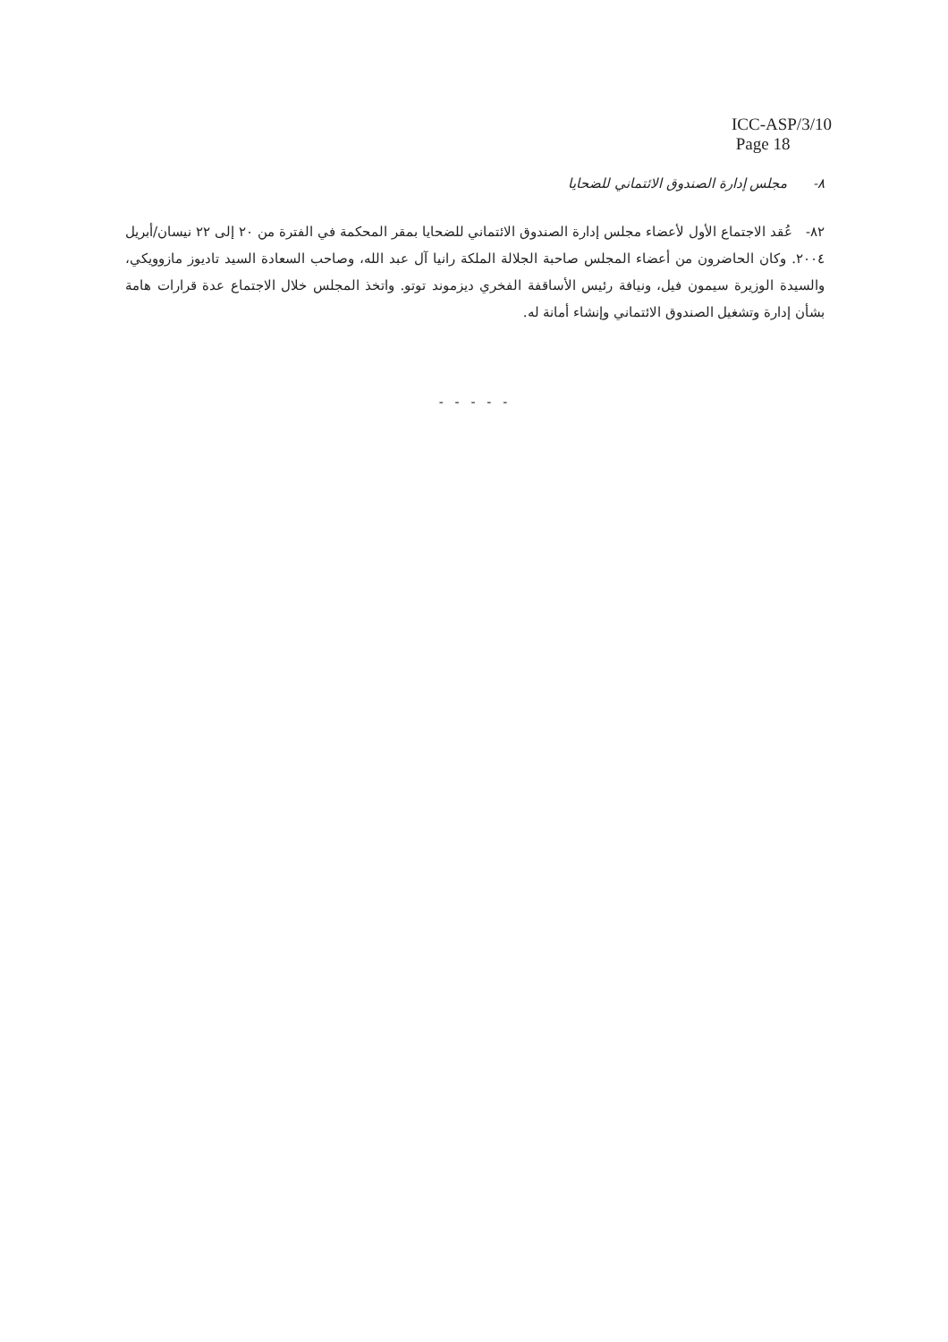ICC-ASP/3/10
Page 18
٨- مجلس إدارة الصندوق الائتماني للضحايا
٨٢- عُقد الاجتماع الأول لأعضاء مجلس إدارة الصندوق الائتماني للضحايا بمقر المحكمة في الفترة من ٢٠ إلى ٢٢ نيسان/أبريل ٢٠٠٤. وكان الحاضرون من أعضاء المجلس صاحبة الجلالة الملكة رانيا آل عبد الله، وصاحب السعادة السيد تاديوز مازوويكي، والسيدة الوزيرة سيمون فيل، ونيافة رئيس الأساقفة الفخري ديزموند توتو. واتخذ المجلس خلال الاجتماع عدة قرارات هامة بشأن إدارة وتشغيل الصندوق الائتماني وإنشاء أمانة له.
- - - - -